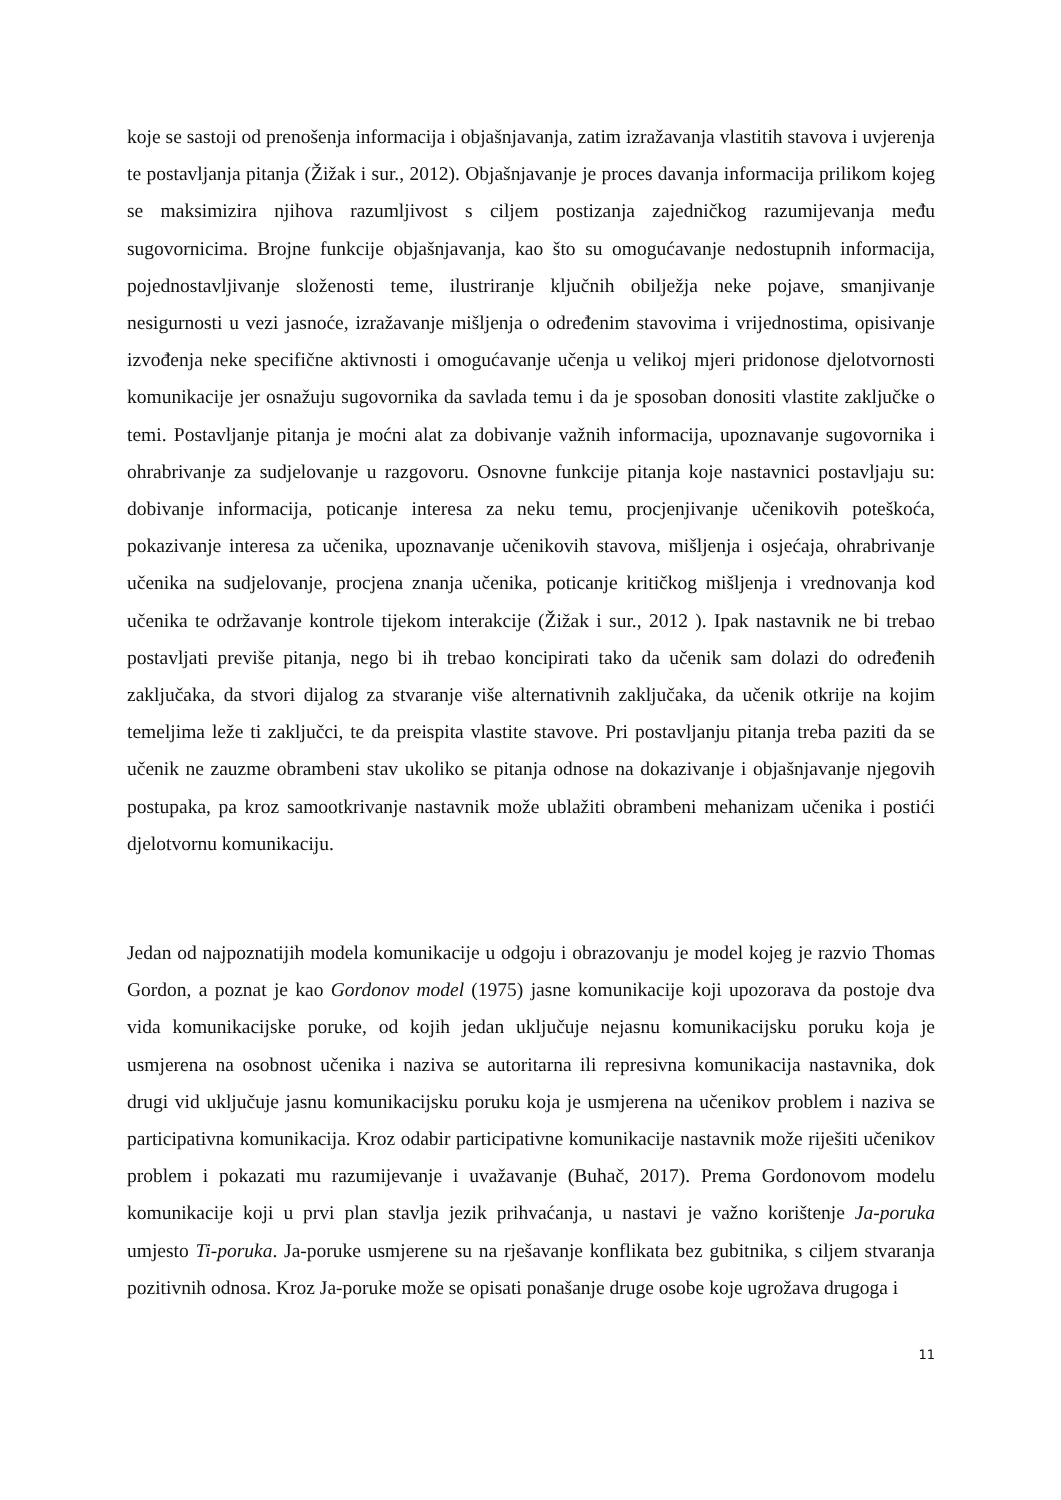koje se sastoji od prenošenja informacija i objašnjavanja, zatim izražavanja vlastitih stavova i uvjerenja te postavljanja pitanja (Žižak i sur., 2012). Objašnjavanje je proces davanja informacija prilikom kojeg se maksimizira njihova razumljivost s ciljem postizanja zajedničkog razumijevanja među sugovornicima. Brojne funkcije objašnjavanja, kao što su omogućavanje nedostupnih informacija, pojednostavljivanje složenosti teme, ilustriranje ključnih obilježja neke pojave, smanjivanje nesigurnosti u vezi jasnoće, izražavanje mišljenja o određenim stavovima i vrijednostima, opisivanje izvođenja neke specifične aktivnosti i omogućavanje učenja u velikoj mjeri pridonose djelotvornosti komunikacije jer osnažuju sugovornika da savlada temu i da je sposoban donositi vlastite zaključke o temi. Postavljanje pitanja je moćni alat za dobivanje važnih informacija, upoznavanje sugovornika i ohrabrivanje za sudjelovanje u razgovoru. Osnovne funkcije pitanja koje nastavnici postavljaju su: dobivanje informacija, poticanje interesa za neku temu, procjenjivanje učenikovih poteškoća, pokazivanje interesa za učenika, upoznavanje učenikovih stavova, mišljenja i osjećaja, ohrabrivanje učenika na sudjelovanje, procjena znanja učenika, poticanje kritičkog mišljenja i vrednovanja kod učenika te održavanje kontrole tijekom interakcije (Žižak i sur., 2012 ). Ipak nastavnik ne bi trebao postavljati previše pitanja, nego bi ih trebao koncipirati tako da učenik sam dolazi do određenih zaključaka, da stvori dijalog za stvaranje više alternativnih zaključaka, da učenik otkrije na kojim temeljima leže ti zaključci, te da preispita vlastite stavove. Pri postavljanju pitanja treba paziti da se učenik ne zauzme obrambeni stav ukoliko se pitanja odnose na dokazivanje i objašnjavanje njegovih postupaka, pa kroz samootkrivanje nastavnik može ublažiti obrambeni mehanizam učenika i postići djelotvornu komunikaciju.
Jedan od najpoznatijih modela komunikacije u odgoju i obrazovanju je model kojeg je razvio Thomas Gordon, a poznat je kao Gordonov model (1975) jasne komunikacije koji upozorava da postoje dva vida komunikacijske poruke, od kojih jedan uključuje nejasnu komunikacijsku poruku koja je usmjerena na osobnost učenika i naziva se autoritarna ili represivna komunikacija nastavnika, dok drugi vid uključuje jasnu komunikacijsku poruku koja je usmjerena na učenikov problem i naziva se participativna komunikacija. Kroz odabir participativne komunikacije nastavnik može riješiti učenikov problem i pokazati mu razumijevanje i uvažavanje (Buhač, 2017). Prema Gordonovom modelu komunikacije koji u prvi plan stavlja jezik prihvaćanja, u nastavi je važno korištenje Ja-poruka umjesto Ti-poruka. Ja-poruke usmjerene su na rješavanje konflikata bez gubitnika, s ciljem stvaranja pozitivnih odnosa. Kroz Ja-poruke može se opisati ponašanje druge osobe koje ugrožava drugoga i
11